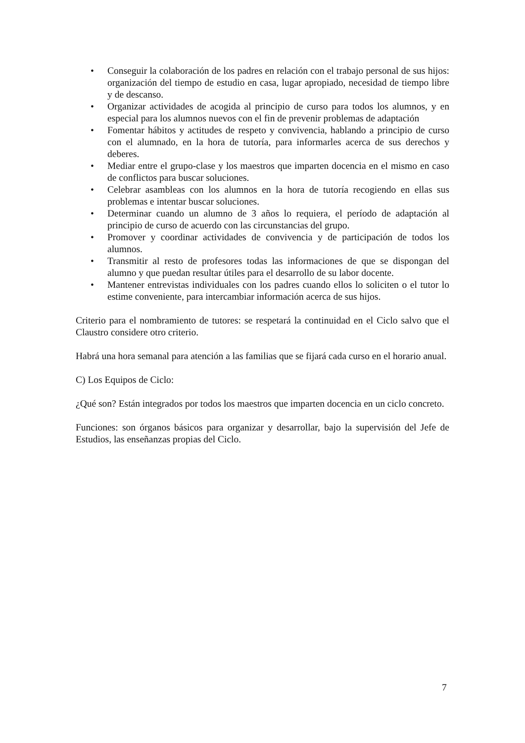• Conseguir la colaboración de los padres en relación con el trabajo personal de sus hijos: organización del tiempo de estudio en casa, lugar apropiado, necesidad de tiempo libre y de descanso.
• Organizar actividades de acogida al principio de curso para todos los alumnos, y en especial para los alumnos nuevos con el fin de prevenir problemas de adaptación
• Fomentar hábitos y actitudes de respeto y convivencia, hablando a principio de curso con el alumnado, en la hora de tutoría, para informarles acerca de sus derechos y deberes.
• Mediar entre el grupo-clase y los maestros que imparten docencia en el mismo en caso de conflictos para buscar soluciones.
• Celebrar asambleas con los alumnos en la hora de tutoría recogiendo en ellas sus problemas e intentar buscar soluciones.
• Determinar cuando un alumno de 3 años lo requiera, el período de adaptación al principio de curso de acuerdo con las circunstancias del grupo.
• Promover y coordinar actividades de convivencia y de participación de todos los alumnos.
• Transmitir al resto de profesores todas las informaciones de que se dispongan del alumno y que puedan resultar útiles para el desarrollo de su labor docente.
• Mantener entrevistas individuales con los padres cuando ellos lo soliciten o el tutor lo estime conveniente, para intercambiar información acerca de sus hijos.
Criterio para el nombramiento de tutores: se respetará la continuidad en el Ciclo salvo que el Claustro considere otro criterio.
Habrá una hora semanal para atención a las familias que se fijará cada curso en el horario anual.
C) Los Equipos de Ciclo:
¿Qué son? Están integrados por todos los maestros que imparten docencia en un ciclo concreto.
Funciones: son órganos básicos para organizar y desarrollar, bajo la supervisión del Jefe de Estudios, las enseñanzas propias del Ciclo.
7